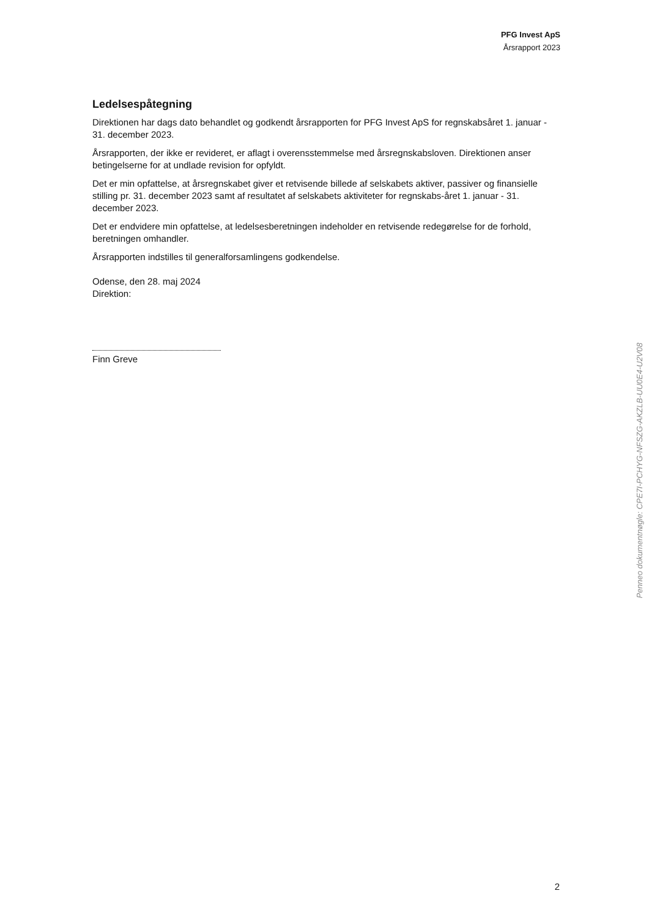PFG Invest ApS
Årsrapport 2023
Ledelsespåtegning
Direktionen har dags dato behandlet og godkendt årsrapporten for PFG Invest ApS for regnskabsåret 1. januar - 31. december 2023.
Årsrapporten, der ikke er revideret, er aflagt i overensstemmelse med årsregnskabsloven. Direktionen anser betingelserne for at undlade revision for opfyldt.
Det er min opfattelse, at årsregnskabet giver et retvisende billede af selskabets aktiver, passiver og finansielle stilling pr. 31. december 2023 samt af resultatet af selskabets aktiviteter for regnskabs-året 1. januar - 31. december 2023.
Det er endvidere min opfattelse, at ledelsesberetningen indeholder en retvisende redegørelse for de forhold, beretningen omhandler.
Årsrapporten indstilles til generalforsamlingens godkendelse.
Odense, den 28. maj 2024
Direktion:
Finn Greve
Penneo dokumentnøgle: CPE7I-PCHYG-NFSZG-AKZLB-UU0E4-U2V08
2